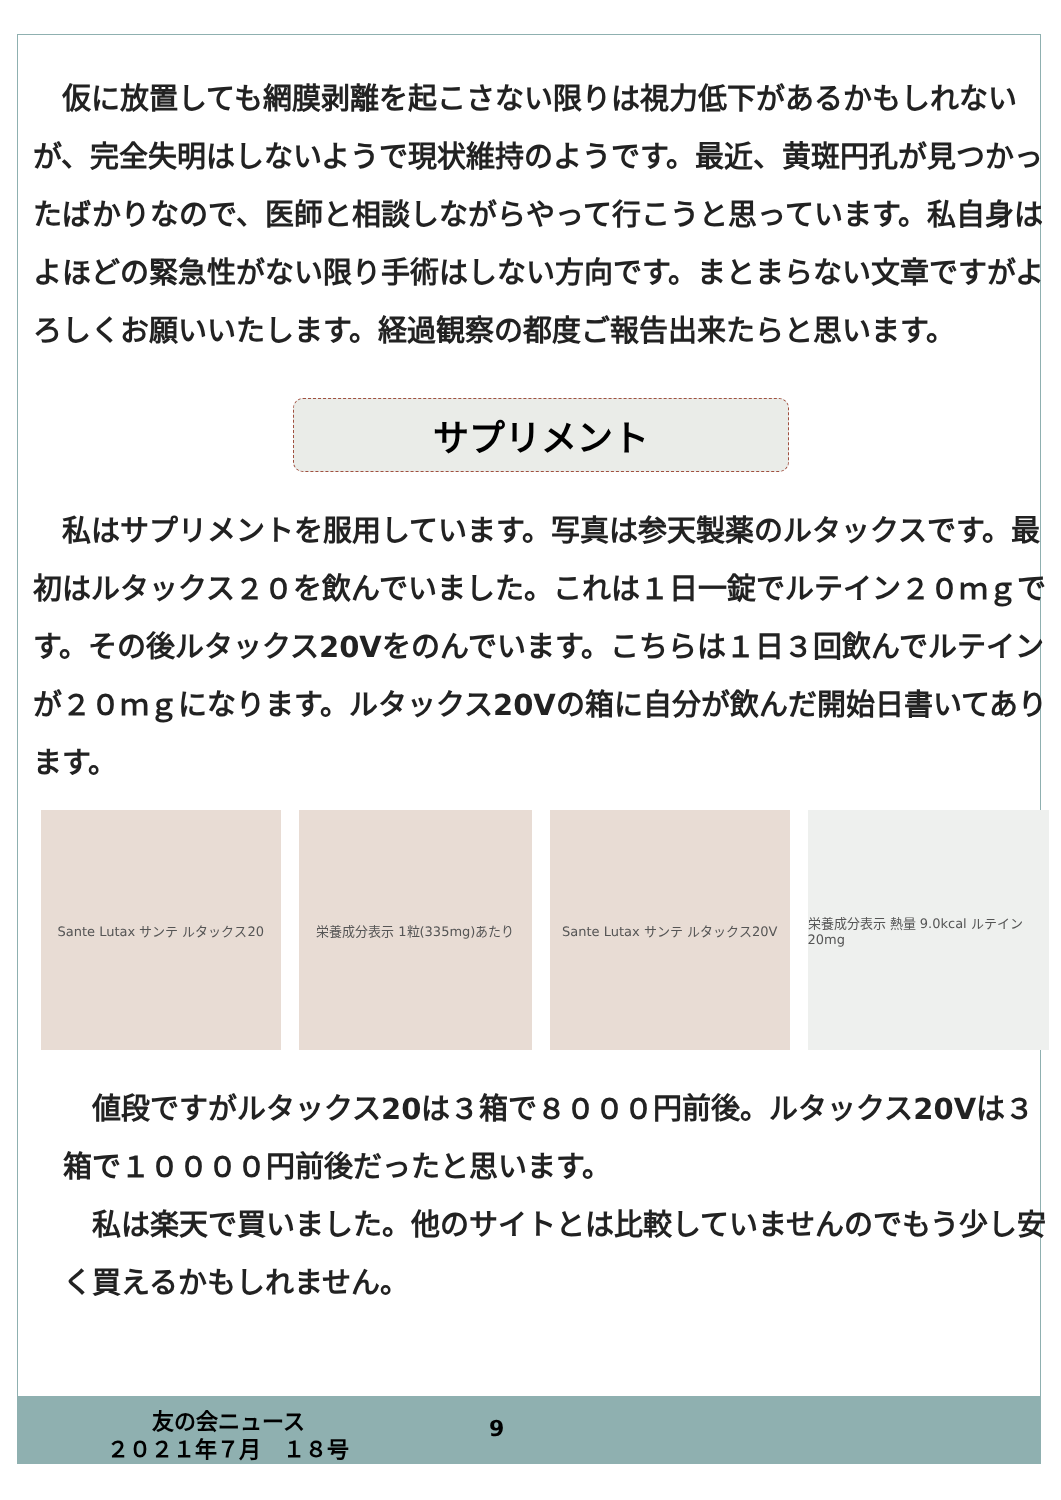仮に放置しても網膜剥離を起こさない限りは視力低下があるかもしれないが、完全失明はしないようで現状維持のようです。最近、黄斑円孔が見つかったばかりなので、医師と相談しながらやって行こうと思っています。私自身はよほどの緊急性がない限り手術はしない方向です。まとまらない文章ですがよろしくお願いいたします。経過観察の都度ご報告出来たらと思います。
サプリメント
　私はサプリメントを服用しています。写真は参天製薬のルタックスです。最初はルタックス２０を飲んでいました。これは１日一錠でルテイン２０ｍｇです。その後ルタックス20Vをのんでいます。こちらは１日３回飲んでルテインが２０ｍｇになります。ルタックス20Vの箱に自分が飲んだ開始日書いてあります。
Sante Lutax サンテ ルタックス20 栄養成分表示 1粒(335mg)あたり Sante Lutax サンテ ルタックス20V 栄養成分表示 熱量 9.0kcal ルテイン20mg
　値段ですがルタックス20は３箱で８０００円前後。ルタックス20Vは３箱で１００００円前後だったと思います。
　私は楽天で買いました。他のサイトとは比較していませんのでもう少し安く買えるかもしれません。
友の会ニュース
２０２１年７月　１８号
9